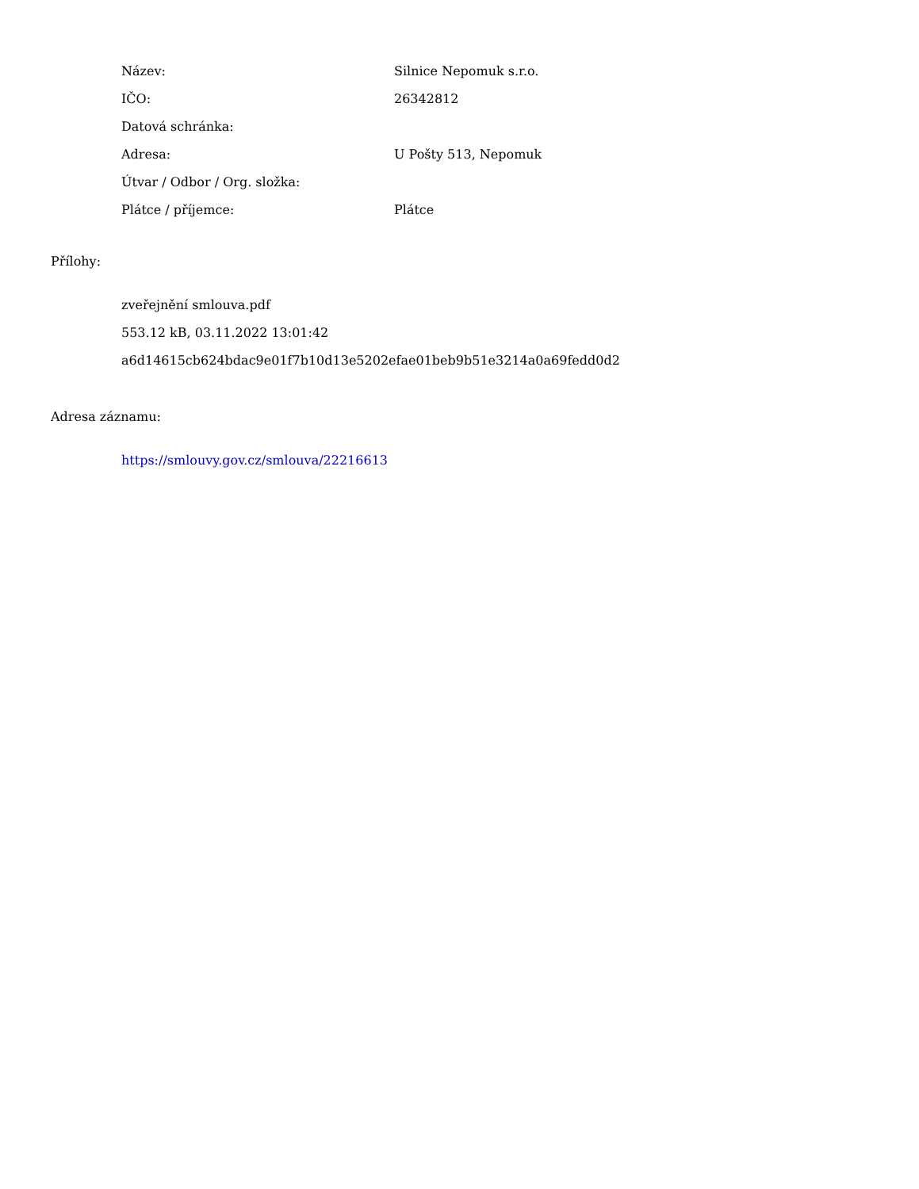| Název: | Silnice Nepomuk s.r.o. |
| IČO: | 26342812 |
| Datová schránka: | |
| Adresa: | U Pošty 513, Nepomuk |
| Útvar / Odbor / Org. složka: | |
| Plátce / příjemce: | Plátce |
Přílohy:
zveřejnění smlouva.pdf
553.12 kB, 03.11.2022 13:01:42
a6d14615cb624bdac9e01f7b10d13e5202efae01beb9b51e3214a0a69fedd0d2
Adresa záznamu:
https://smlouvy.gov.cz/smlouva/22216613